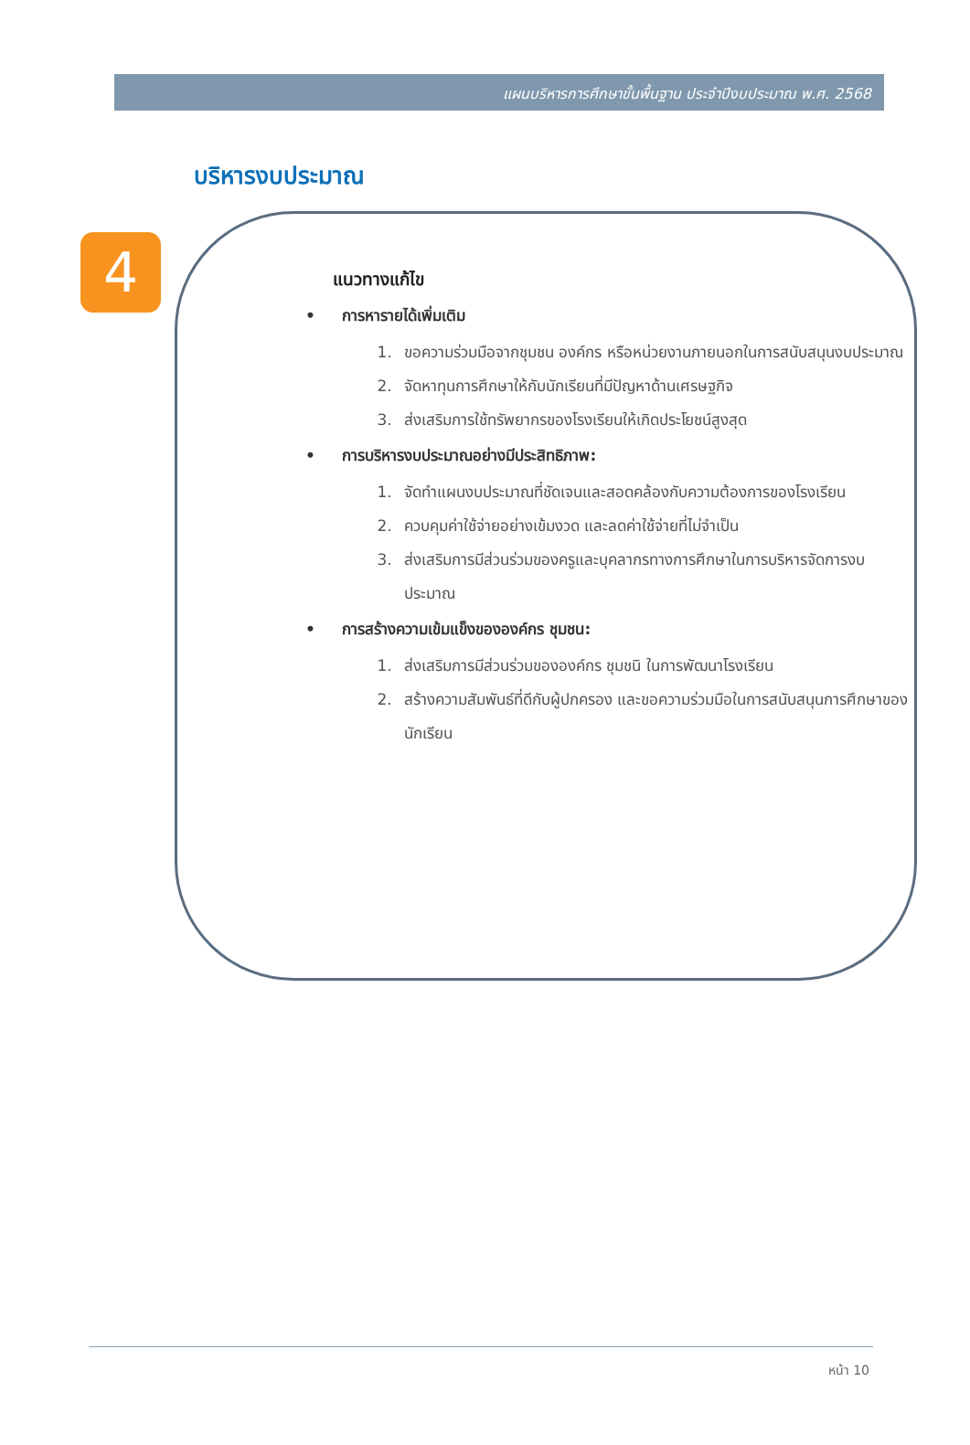แผนบริหารการศึกษาขั้นพื้นฐาน ประจำปีงบประมาณ พ.ศ. 2568
4
บริหารงบประมาณ
แนวทางแก้ไข
• การหารายได้เพิ่มเติม
1. ขอความร่วมมือจากชุมชน องค์กร หรือหน่วยงานภายนอกในการสนับสนุนงบประมาณ
2. จัดหาทุนการศึกษาให้กับนักเรียนที่มีปัญหาด้านเศรษฐกิจ
3. ส่งเสริมการใช้ทรัพยากรของโรงเรียนให้เกิดประโยชน์สูงสุด
• การบริหารงบประมาณอย่างมีประสิทธิภาพ:
1. จัดทำแผนงบประมาณที่ชัดเจนและสอดคล้องกับความต้องการของโรงเรียน
2. ควบคุมค่าใช้จ่ายอย่างเข้มงวด และลดค่าใช้จ่ายที่ไม่จำเป็น
3. ส่งเสริมการมีส่วนร่วมของครูและบุคลากรทางการศึกษาในการบริหารจัดการงบประมาณ
• การสร้างความเข้มแข็งขององค์กร ชุมชน:
1. ส่งเสริมการมีส่วนร่วมขององค์กร ชุมชนิ ในการพัฒนาโรงเรียน
2. สร้างความสัมพันธ์ที่ดีกับผู้ปกครอง และขอความร่วมมือในการสนับสนุนการศึกษาของนักเรียน
หน้า 10